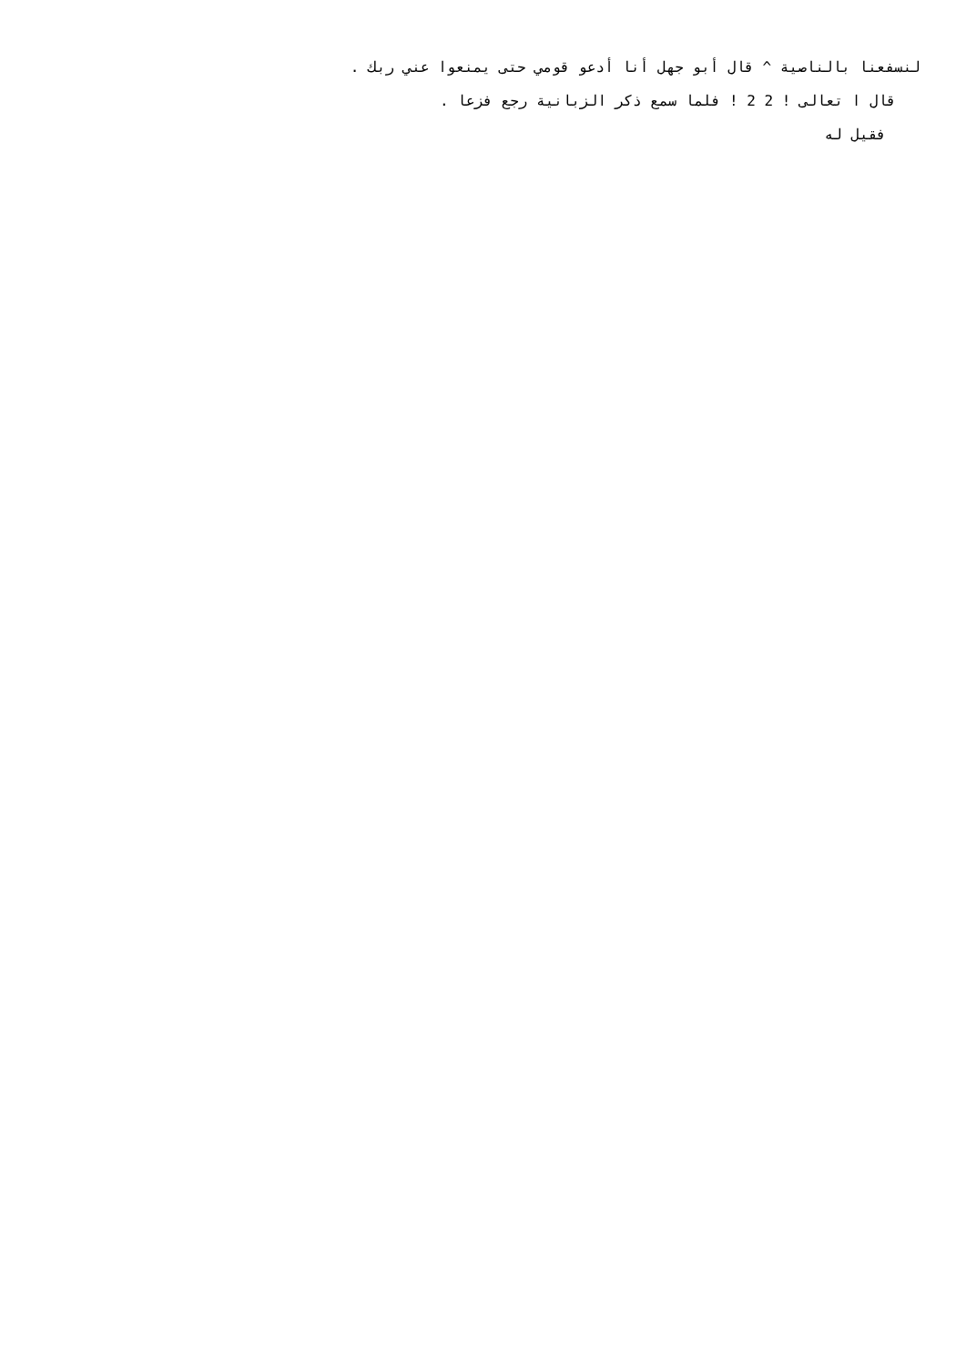لنسفعنا بالناصية ^ قال أبو جهل أنا أدعو قومي حتى يمنعوا عني ربك .
قال ا تعالى ! 2 2 ! فلما سمع ذكر الزبانية رجع فزعا .
فقيل له